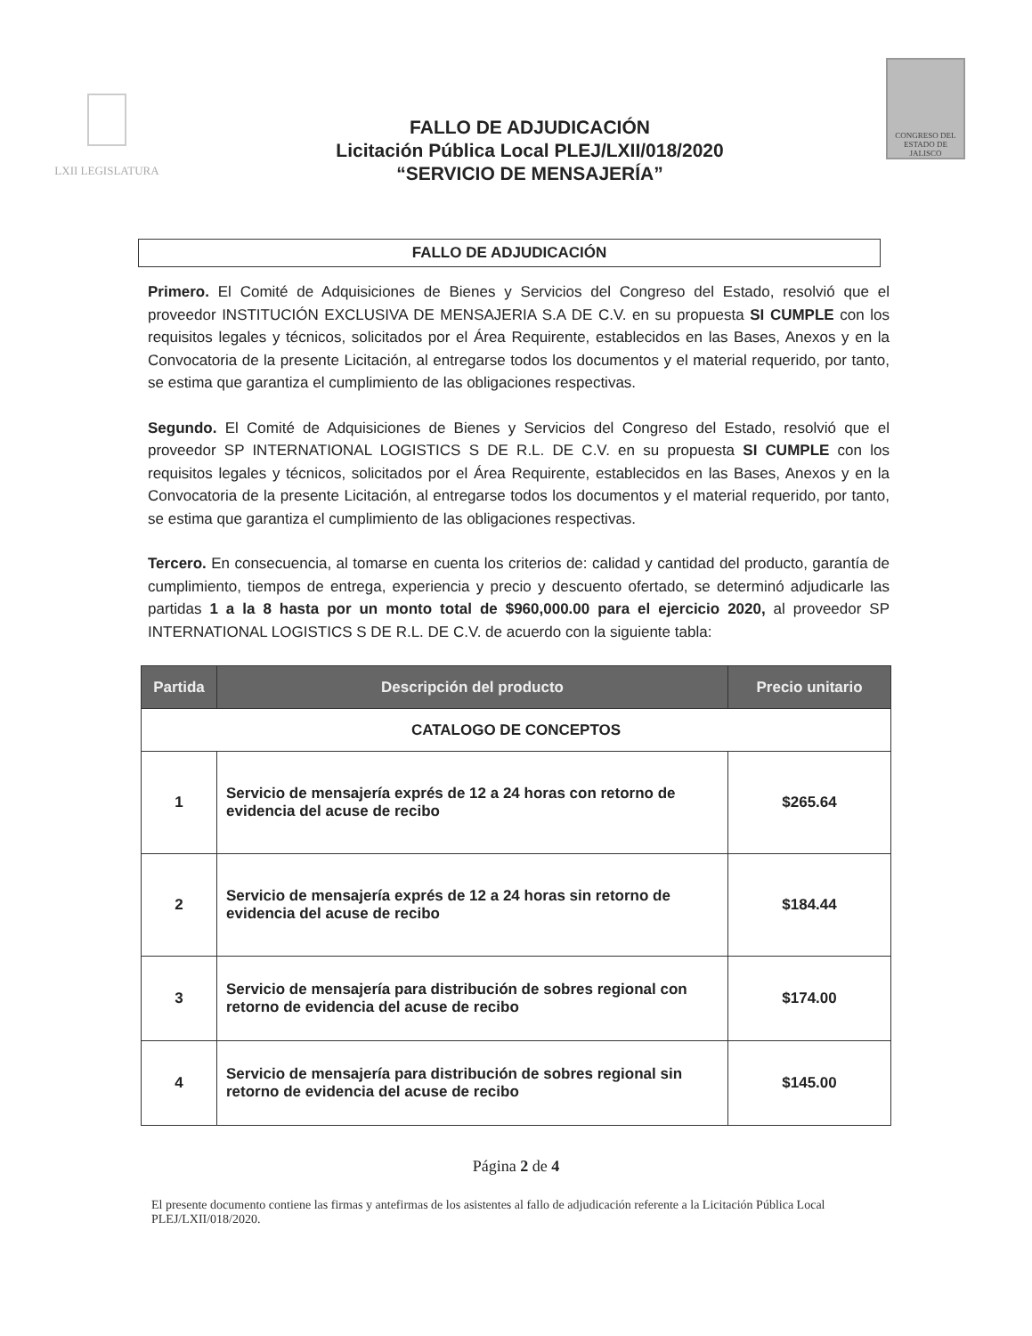LXII LEGISLATURA
FALLO DE ADJUDICACIÓN
Licitación Pública Local PLEJ/LXII/018/2020
“SERVICIO DE MENSAJERÍA”
CONGRESO DEL ESTADO DE JALISCO
FALLO DE ADJUDICACIÓN
Primero. El Comité de Adquisiciones de Bienes y Servicios del Congreso del Estado, resolvió que el proveedor INSTITUCIÓN EXCLUSIVA DE MENSAJERIA S.A DE C.V. en su propuesta SI CUMPLE con los requisitos legales y técnicos, solicitados por el Área Requirente, establecidos en las Bases, Anexos y en la Convocatoria de la presente Licitación, al entregarse todos los documentos y el material requerido, por tanto, se estima que garantiza el cumplimiento de las obligaciones respectivas.
Segundo. El Comité de Adquisiciones de Bienes y Servicios del Congreso del Estado, resolvió que el proveedor SP INTERNATIONAL LOGISTICS S DE R.L. DE C.V. en su propuesta SI CUMPLE con los requisitos legales y técnicos, solicitados por el Área Requirente, establecidos en las Bases, Anexos y en la Convocatoria de la presente Licitación, al entregarse todos los documentos y el material requerido, por tanto, se estima que garantiza el cumplimiento de las obligaciones respectivas.
Tercero. En consecuencia, al tomarse en cuenta los criterios de: calidad y cantidad del producto, garantía de cumplimiento, tiempos de entrega, experiencia y precio y descuento ofertado, se determinó adjudicarle las partidas 1 a la 8 hasta por un monto total de $960,000.00 para el ejercicio 2020, al proveedor SP INTERNATIONAL LOGISTICS S DE R.L. DE C.V. de acuerdo con la siguiente tabla:
| Partida | Descripción del producto | Precio unitario |
| --- | --- | --- |
| CATALOGO DE CONCEPTOS | | |
| 1 | Servicio de mensajería exprés de 12 a 24 horas con retorno de evidencia del acuse de recibo | $265.64 |
| 2 | Servicio de mensajería exprés de 12 a 24 horas sin retorno de evidencia del acuse de recibo | $184.44 |
| 3 | Servicio de mensajería para distribución de sobres regional con retorno de evidencia del acuse de recibo | $174.00 |
| 4 | Servicio de mensajería para distribución de sobres regional sin retorno de evidencia del acuse de recibo | $145.00 |
Página 2 de 4
El presente documento contiene las firmas y antefirmas de los asistentes al fallo de adjudicación referente a la Licitación Pública Local PLEJ/LXII/018/2020.